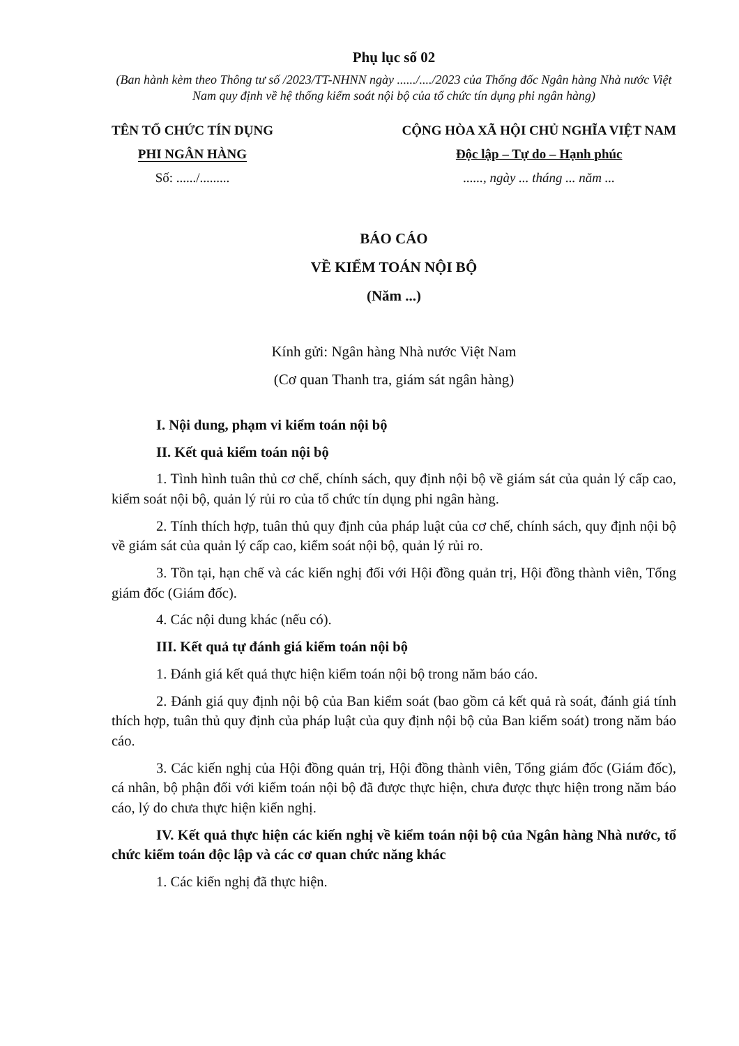Phụ lục số 02
(Ban hành kèm theo Thông tư số /2023/TT-NHNN ngày ....../..../2023 của Thống đốc Ngân hàng Nhà nước Việt Nam quy định về hệ thống kiểm soát nội bộ của tổ chức tín dụng phi ngân hàng)
TÊN TỔ CHỨC TÍN DỤNG
PHI NGÂN HÀNG
Số: ....../.........
CỘNG HÒA XÃ HỘI CHỦ NGHĨA VIỆT NAM
Độc lập – Tự do – Hạnh phúc
......, ngày ... tháng ... năm ...
BÁO CÁO
VỀ KIỂM TOÁN NỘI BỘ
(Năm ...)
Kính gửi: Ngân hàng Nhà nước Việt Nam
(Cơ quan Thanh tra, giám sát ngân hàng)
I. Nội dung, phạm vi kiểm toán nội bộ
II. Kết quả kiểm toán nội bộ
1. Tình hình tuân thủ cơ chế, chính sách, quy định nội bộ về giám sát của quản lý cấp cao, kiểm soát nội bộ, quản lý rủi ro của tổ chức tín dụng phi ngân hàng.
2. Tính thích hợp, tuân thủ quy định của pháp luật của cơ chế, chính sách, quy định nội bộ về giám sát của quản lý cấp cao, kiểm soát nội bộ, quản lý rủi ro.
3. Tồn tại, hạn chế và các kiến nghị đối với Hội đồng quản trị, Hội đồng thành viên, Tổng giám đốc (Giám đốc).
4. Các nội dung khác (nếu có).
III. Kết quả tự đánh giá kiểm toán nội bộ
1. Đánh giá kết quả thực hiện kiểm toán nội bộ trong năm báo cáo.
2. Đánh giá quy định nội bộ của Ban kiểm soát (bao gồm cả kết quả rà soát, đánh giá tính thích hợp, tuân thủ quy định của pháp luật của quy định nội bộ của Ban kiểm soát) trong năm báo cáo.
3. Các kiến nghị của Hội đồng quản trị, Hội đồng thành viên, Tổng giám đốc (Giám đốc), cá nhân, bộ phận đối với kiểm toán nội bộ đã được thực hiện, chưa được thực hiện trong năm báo cáo, lý do chưa thực hiện kiến nghị.
IV. Kết quả thực hiện các kiến nghị về kiểm toán nội bộ của Ngân hàng Nhà nước, tổ chức kiểm toán độc lập và các cơ quan chức năng khác
1. Các kiến nghị đã thực hiện.